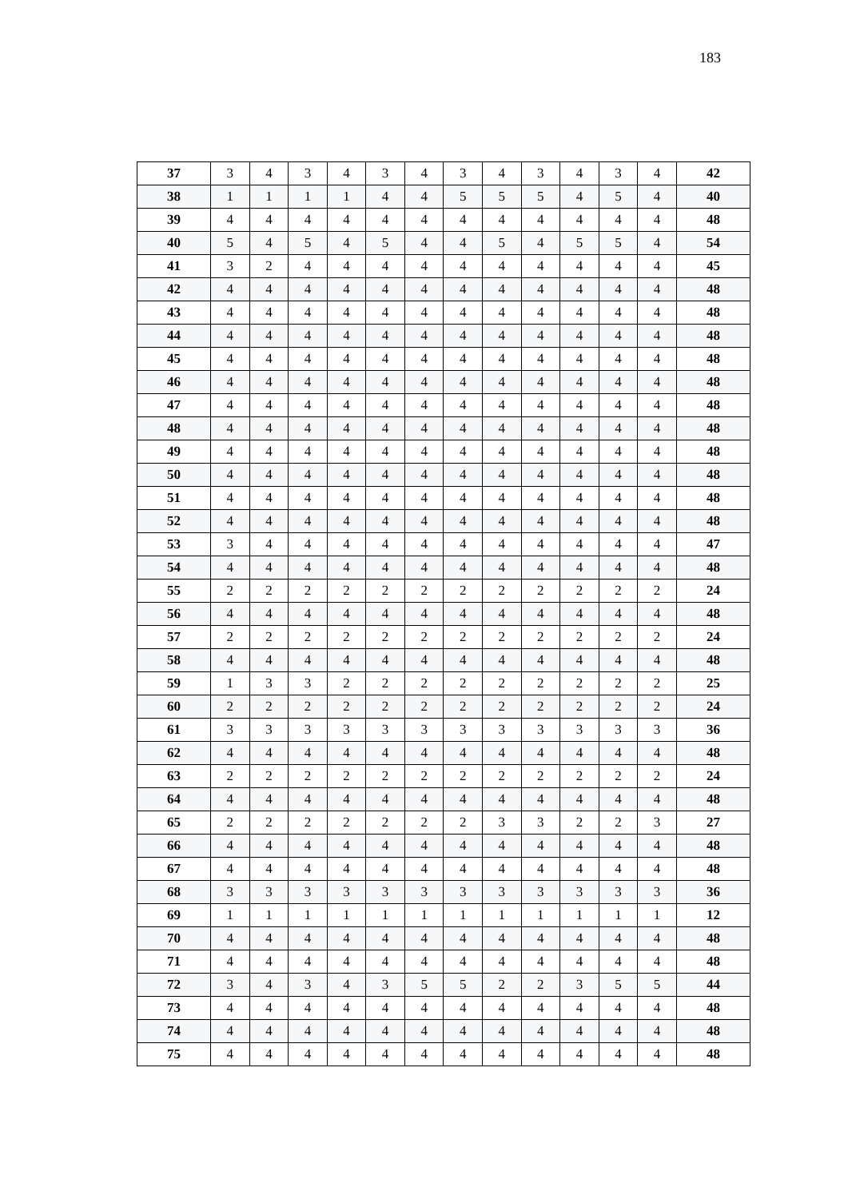183
| 37 | 3 | 4 | 3 | 4 | 3 | 4 | 3 | 4 | 3 | 4 | 3 | 4 | 42 |
| 38 | 1 | 1 | 1 | 1 | 4 | 4 | 5 | 5 | 5 | 4 | 5 | 4 | 40 |
| 39 | 4 | 4 | 4 | 4 | 4 | 4 | 4 | 4 | 4 | 4 | 4 | 4 | 48 |
| 40 | 5 | 4 | 5 | 4 | 5 | 4 | 4 | 5 | 4 | 5 | 5 | 4 | 54 |
| 41 | 3 | 2 | 4 | 4 | 4 | 4 | 4 | 4 | 4 | 4 | 4 | 4 | 45 |
| 42 | 4 | 4 | 4 | 4 | 4 | 4 | 4 | 4 | 4 | 4 | 4 | 4 | 48 |
| 43 | 4 | 4 | 4 | 4 | 4 | 4 | 4 | 4 | 4 | 4 | 4 | 4 | 48 |
| 44 | 4 | 4 | 4 | 4 | 4 | 4 | 4 | 4 | 4 | 4 | 4 | 4 | 48 |
| 45 | 4 | 4 | 4 | 4 | 4 | 4 | 4 | 4 | 4 | 4 | 4 | 4 | 48 |
| 46 | 4 | 4 | 4 | 4 | 4 | 4 | 4 | 4 | 4 | 4 | 4 | 4 | 48 |
| 47 | 4 | 4 | 4 | 4 | 4 | 4 | 4 | 4 | 4 | 4 | 4 | 4 | 48 |
| 48 | 4 | 4 | 4 | 4 | 4 | 4 | 4 | 4 | 4 | 4 | 4 | 4 | 48 |
| 49 | 4 | 4 | 4 | 4 | 4 | 4 | 4 | 4 | 4 | 4 | 4 | 4 | 48 |
| 50 | 4 | 4 | 4 | 4 | 4 | 4 | 4 | 4 | 4 | 4 | 4 | 4 | 48 |
| 51 | 4 | 4 | 4 | 4 | 4 | 4 | 4 | 4 | 4 | 4 | 4 | 4 | 48 |
| 52 | 4 | 4 | 4 | 4 | 4 | 4 | 4 | 4 | 4 | 4 | 4 | 4 | 48 |
| 53 | 3 | 4 | 4 | 4 | 4 | 4 | 4 | 4 | 4 | 4 | 4 | 4 | 47 |
| 54 | 4 | 4 | 4 | 4 | 4 | 4 | 4 | 4 | 4 | 4 | 4 | 4 | 48 |
| 55 | 2 | 2 | 2 | 2 | 2 | 2 | 2 | 2 | 2 | 2 | 2 | 2 | 24 |
| 56 | 4 | 4 | 4 | 4 | 4 | 4 | 4 | 4 | 4 | 4 | 4 | 4 | 48 |
| 57 | 2 | 2 | 2 | 2 | 2 | 2 | 2 | 2 | 2 | 2 | 2 | 2 | 24 |
| 58 | 4 | 4 | 4 | 4 | 4 | 4 | 4 | 4 | 4 | 4 | 4 | 4 | 48 |
| 59 | 1 | 3 | 3 | 2 | 2 | 2 | 2 | 2 | 2 | 2 | 2 | 2 | 25 |
| 60 | 2 | 2 | 2 | 2 | 2 | 2 | 2 | 2 | 2 | 2 | 2 | 2 | 24 |
| 61 | 3 | 3 | 3 | 3 | 3 | 3 | 3 | 3 | 3 | 3 | 3 | 3 | 36 |
| 62 | 4 | 4 | 4 | 4 | 4 | 4 | 4 | 4 | 4 | 4 | 4 | 4 | 48 |
| 63 | 2 | 2 | 2 | 2 | 2 | 2 | 2 | 2 | 2 | 2 | 2 | 2 | 24 |
| 64 | 4 | 4 | 4 | 4 | 4 | 4 | 4 | 4 | 4 | 4 | 4 | 4 | 48 |
| 65 | 2 | 2 | 2 | 2 | 2 | 2 | 2 | 3 | 3 | 2 | 2 | 3 | 27 |
| 66 | 4 | 4 | 4 | 4 | 4 | 4 | 4 | 4 | 4 | 4 | 4 | 4 | 48 |
| 67 | 4 | 4 | 4 | 4 | 4 | 4 | 4 | 4 | 4 | 4 | 4 | 4 | 48 |
| 68 | 3 | 3 | 3 | 3 | 3 | 3 | 3 | 3 | 3 | 3 | 3 | 3 | 36 |
| 69 | 1 | 1 | 1 | 1 | 1 | 1 | 1 | 1 | 1 | 1 | 1 | 1 | 12 |
| 70 | 4 | 4 | 4 | 4 | 4 | 4 | 4 | 4 | 4 | 4 | 4 | 4 | 48 |
| 71 | 4 | 4 | 4 | 4 | 4 | 4 | 4 | 4 | 4 | 4 | 4 | 4 | 48 |
| 72 | 3 | 4 | 3 | 4 | 3 | 5 | 5 | 2 | 2 | 3 | 5 | 5 | 44 |
| 73 | 4 | 4 | 4 | 4 | 4 | 4 | 4 | 4 | 4 | 4 | 4 | 4 | 48 |
| 74 | 4 | 4 | 4 | 4 | 4 | 4 | 4 | 4 | 4 | 4 | 4 | 4 | 48 |
| 75 | 4 | 4 | 4 | 4 | 4 | 4 | 4 | 4 | 4 | 4 | 4 | 4 | 48 |